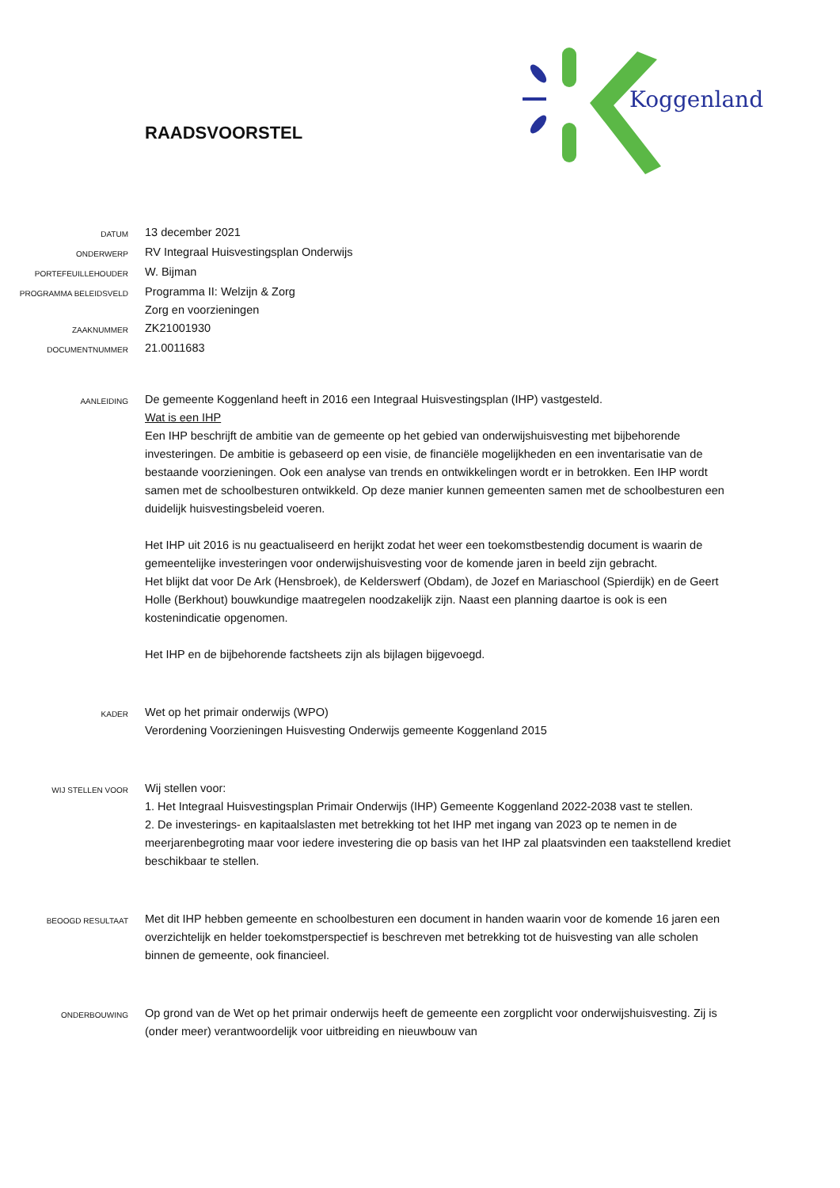Koggenland
RAADSVOORSTEL
DATUM
13 december 2021
ONDERWERP
RV Integraal Huisvestingsplan Onderwijs
PORTEFEUILLEHOUDER
W. Bijman
PROGRAMMA BELEIDSVELD
Programma II: Welzijn & Zorg
Zorg en voorzieningen
ZAAKNUMMER
ZK21001930
DOCUMENTNUMMER
21.0011683
AANLEIDING
De gemeente Koggenland heeft in 2016 een Integraal Huisvestingsplan (IHP) vastgesteld.
Wat is een IHP
Een IHP beschrijft de ambitie van de gemeente op het gebied van onderwijshuisvesting met bijbehorende investeringen. De ambitie is gebaseerd op een visie, de financiële mogelijkheden en een inventarisatie van de bestaande voorzieningen. Ook een analyse van trends en ontwikkelingen wordt er in betrokken. Een IHP wordt samen met de schoolbesturen ontwikkeld. Op deze manier kunnen gemeenten samen met de schoolbesturen een duidelijk huisvestingsbeleid voeren.
Het IHP uit 2016 is nu geactualiseerd en herijkt zodat het weer een toekomstbestendig document is waarin de gemeentelijke investeringen voor onderwijshuisvesting voor de komende jaren in beeld zijn gebracht.
Het blijkt dat voor De Ark (Hensbroek), de Kelderswerf (Obdam), de Jozef en Mariaschool (Spierdijk) en de Geert Holle (Berkhout) bouwkundige maatregelen noodzakelijk zijn. Naast een planning daartoe is ook is een kostenindicatie opgenomen.
Het IHP en de bijbehorende factsheets zijn als bijlagen bijgevoegd.
KADER
Wet op het primair onderwijs (WPO)
Verordening Voorzieningen Huisvesting Onderwijs gemeente Koggenland 2015
WIJ STELLEN VOOR
Wij stellen voor:
1. Het Integraal Huisvestingsplan Primair Onderwijs (IHP) Gemeente Koggenland 2022-2038 vast te stellen.
2. De investerings- en kapitaalslasten met betrekking tot het IHP met ingang van 2023 op te nemen in de meerjarenbegroting maar voor iedere investering die op basis van het IHP zal plaatsvinden een taakstellend krediet beschikbaar te stellen.
BEOOGD RESULTAAT
Met dit IHP hebben gemeente en schoolbesturen een document in handen waarin voor de komende 16 jaren een overzichtelijk en helder toekomstperspectief is beschreven met betrekking tot de huisvesting van alle scholen binnen de gemeente, ook financieel.
ONDERBOUWING
Op grond van de Wet op het primair onderwijs heeft de gemeente een zorgplicht voor onderwijshuisvesting. Zij is (onder meer) verantwoordelijk voor uitbreiding en nieuwbouw van